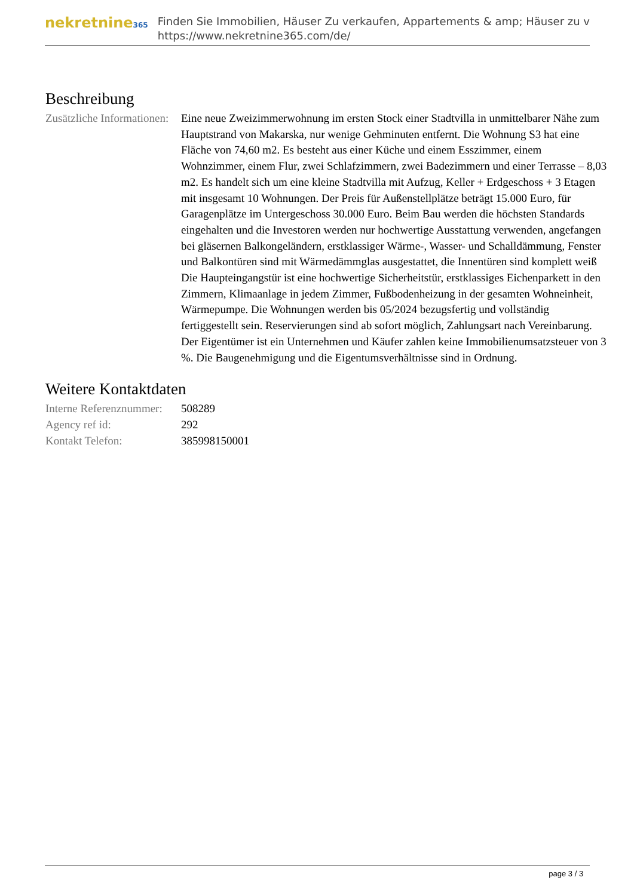nekretnine365
Finden Sie Immobilien, Häuser Zu verkaufen, Appartements & amp; Häuser zu v
https://www.nekretnine365.com/de/
Beschreibung
| Zusätzliche Informationen: | Eine neue Zweizimmerwohnung im ersten Stock einer Stadtvilla in unmittelbarer Nähe zum Hauptstrand von Makarska, nur wenige Gehminuten entfernt. Die Wohnung S3 hat eine Fläche von 74,60 m2. Es besteht aus einer Küche und einem Esszimmer, einem Wohnzimmer, einem Flur, zwei Schlafzimmern, zwei Badezimmern und einer Terrasse – 8,03 m2. Es handelt sich um eine kleine Stadtvilla mit Aufzug, Keller + Erdgeschoss + 3 Etagen mit insgesamt 10 Wohnungen. Der Preis für Außenstellplätze beträgt 15.000 Euro, für Garagenplätze im Untergeschoss 30.000 Euro. Beim Bau werden die höchsten Standards eingehalten und die Investoren werden nur hochwertige Ausstattung verwenden, angefangen bei gläsernen Balkongeländern, erstklassiger Wärme-, Wasser- und Schalldämmung, Fenster und Balkontüren sind mit Wärmedämmglas ausgestattet, die Innentüren sind komplett weiß Die Haupteingangstür ist eine hochwertige Sicherheitstür, erstklassiges Eichenparkett in den Zimmern, Klimaanlage in jedem Zimmer, Fußbodenheizung in der gesamten Wohneinheit, Wärmepumpe. Die Wohnungen werden bis 05/2024 bezugsfertig und vollständig fertiggestellt sein. Reservierungen sind ab sofort möglich, Zahlungsart nach Vereinbarung. Der Eigentümer ist ein Unternehmen und Käufer zahlen keine Immobilienumsatzsteuer von 3 %. Die Baugenehmigung und die Eigentumsverhältnisse sind in Ordnung. |
Weitere Kontaktdaten
| Interne Referenznummer: | 508289 |
| Agency ref id: | 292 |
| Kontakt Telefon: | 385998150001 |
page 3 / 3